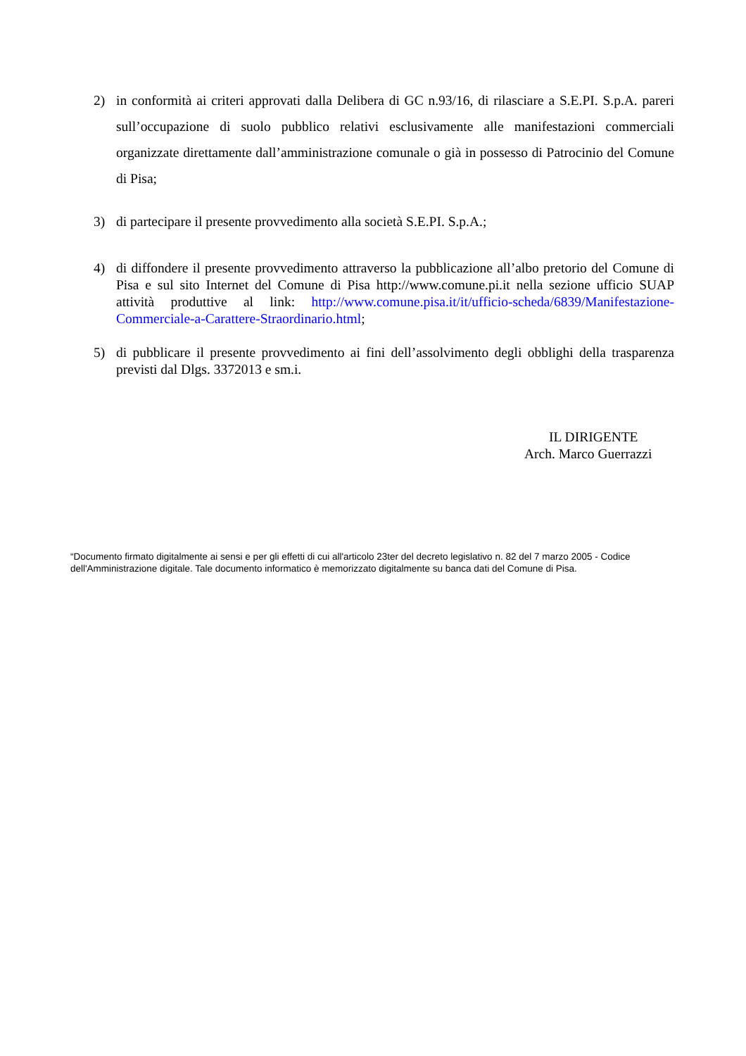2) in conformità ai criteri approvati dalla Delibera di GC n.93/16, di rilasciare a S.E.PI. S.p.A. pareri sull’occupazione di suolo pubblico relativi esclusivamente alle manifestazioni commerciali organizzate direttamente dall’amministrazione comunale o già in possesso di Patrocinio del Comune di Pisa;
3) di partecipare il presente provvedimento alla società S.E.PI. S.p.A.;
4) di diffondere il presente provvedimento attraverso la pubblicazione all’albo pretorio del Comune di Pisa e sul sito Internet del Comune di Pisa http://www.comune.pi.it nella sezione ufficio SUAP attività produttive al link: http://www.comune.pisa.it/it/ufficio-scheda/6839/Manifestazione-Commerciale-a-Carattere-Straordinario.html;
5) di pubblicare il presente provvedimento ai fini dell’assolvimento degli obblighi della trasparenza previsti dal Dlgs. 3372013 e sm.i.
IL DIRIGENTE
Arch. Marco Guerrazzi
“Documento firmato digitalmente ai sensi e per gli effetti di cui all'articolo 23ter del decreto legislativo n. 82 del 7 marzo 2005 - Codice dell'Amministrazione digitale. Tale documento informatico è memorizzato digitalmente su banca dati del Comune di Pisa.